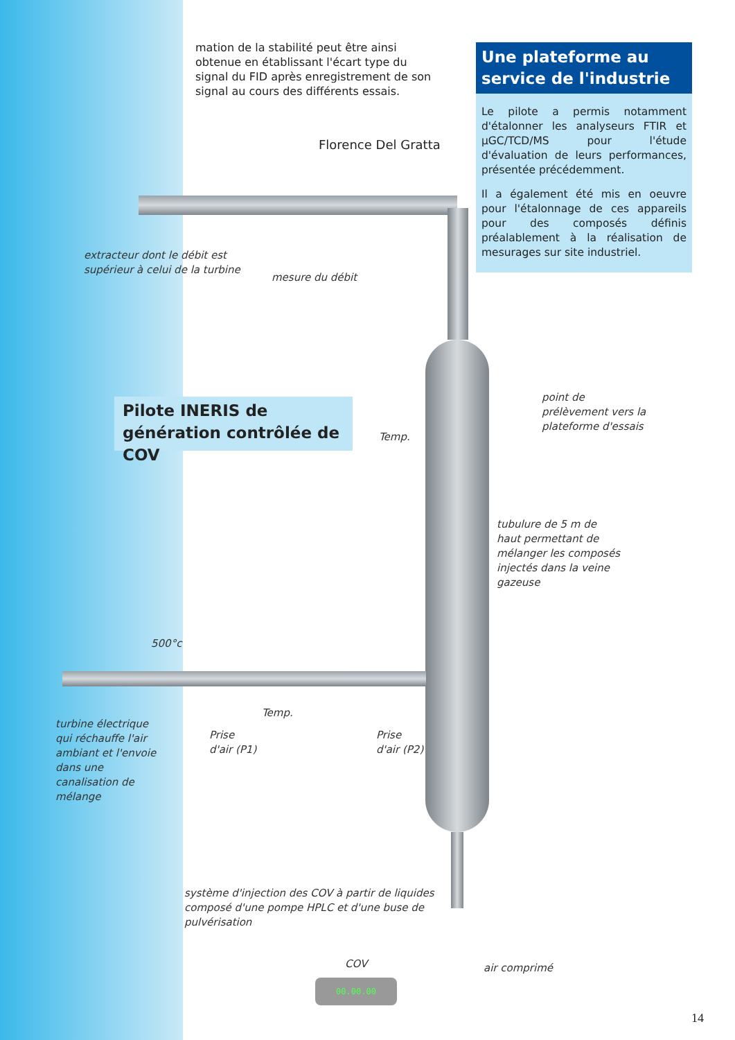mation de la stabilité peut être ainsi obtenue en établissant l'écart type du signal du FID après enregistrement de son signal au cours des différents essais.
Florence Del Gratta
Une plateforme au service de l'industrie
Le pilote a permis notamment d'étalonner les analyseurs FTIR et µGC/TCD/MS pour l'étude d'évaluation de leurs performances, présentée précédemment.
Il a également été mis en oeuvre pour l'étalonnage de ces appareils pour des composés définis préalablement à la réalisation de mesurages sur site industriel.
extracteur dont le débit est supérieur à celui de la turbine
mesure du débit
Pilote INERIS de génération contrôlée de COV
point de prélèvement vers la plateforme d'essais
Temp.
tubulure de 5 m de haut permettant de mélanger les composés injectés dans la veine gazeuse
500°c
turbine électrique qui réchauffe l'air ambiant et l'envoie dans une canalisation de mélange
Temp.
Prise
d'air (P1)
Prise
d'air (P2)
système d'injection des COV à partir de liquides composé d'une pompe HPLC et d'une buse de pulvérisation
COV
00.00.00
air comprimé
14